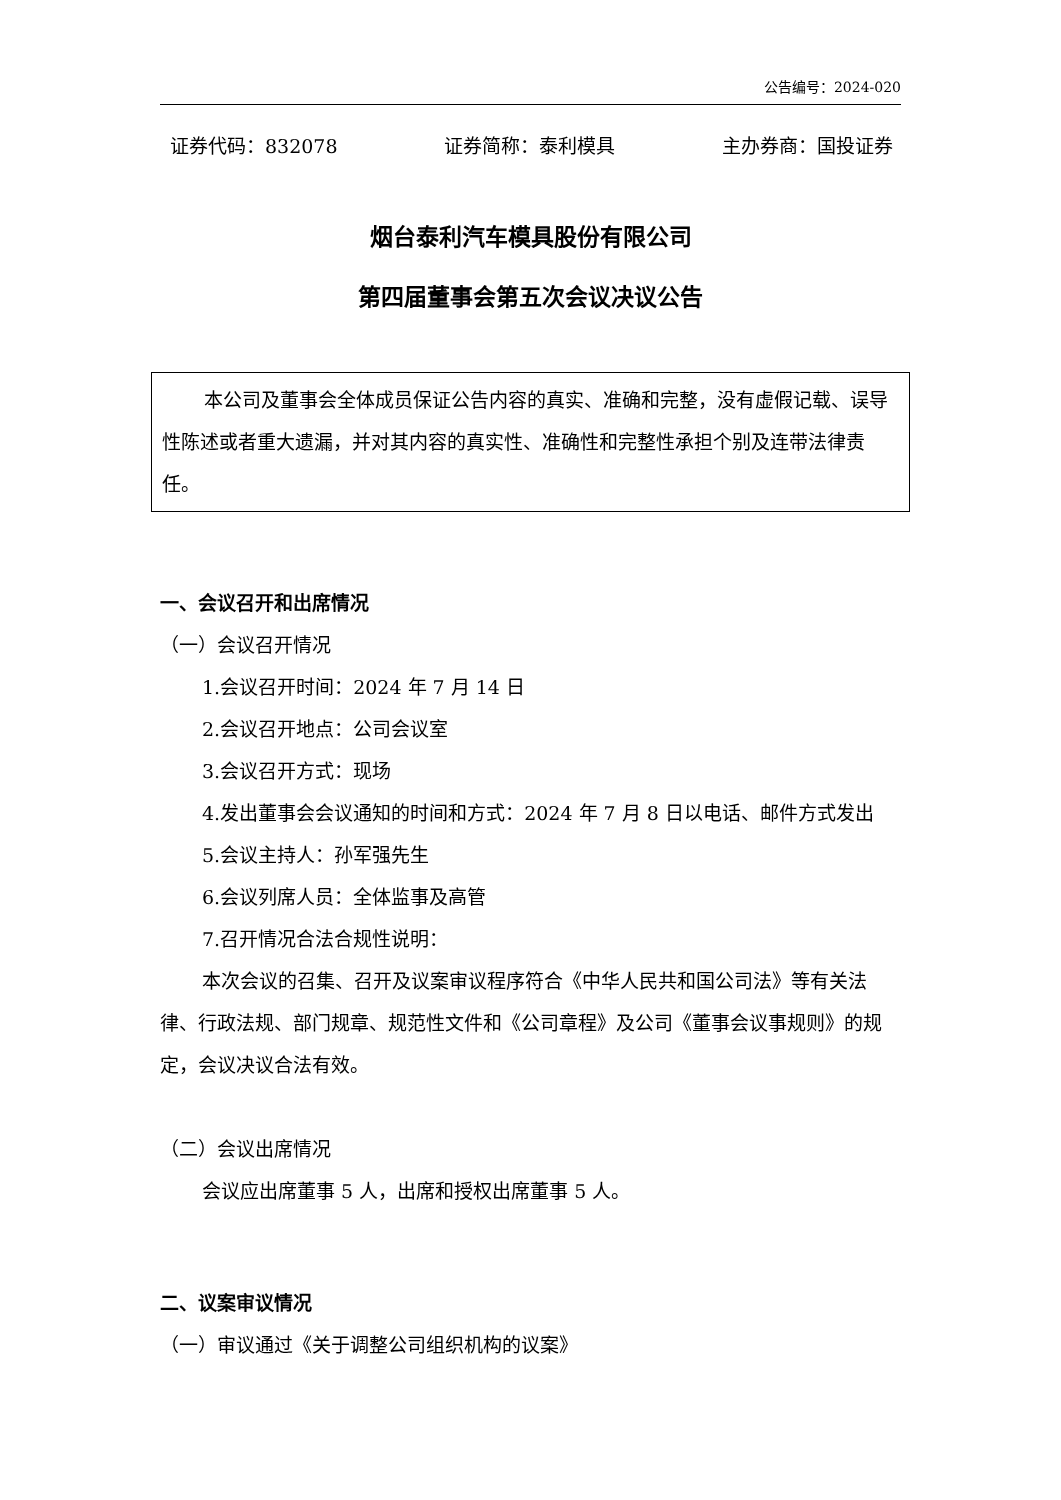公告编号：2024-020
证券代码：832078 证券简称：泰利模具 主办券商：国投证券
烟台泰利汽车模具股份有限公司
第四届董事会第五次会议决议公告
本公司及董事会全体成员保证公告内容的真实、准确和完整，没有虚假记载、误导性陈述或者重大遗漏，并对其内容的真实性、准确性和完整性承担个别及连带法律责任。
一、会议召开和出席情况
（一）会议召开情况
1.会议召开时间：2024 年 7 月 14 日
2.会议召开地点：公司会议室
3.会议召开方式：现场
4.发出董事会会议通知的时间和方式：2024 年 7 月 8 日以电话、邮件方式发出
5.会议主持人：孙军强先生
6.会议列席人员：全体监事及高管
7.召开情况合法合规性说明：
本次会议的召集、召开及议案审议程序符合《中华人民共和国公司法》等有关法律、行政法规、部门规章、规范性文件和《公司章程》及公司《董事会议事规则》的规定，会议决议合法有效。
（二）会议出席情况
会议应出席董事 5 人，出席和授权出席董事 5 人。
二、议案审议情况
（一）审议通过《关于调整公司组织机构的议案》